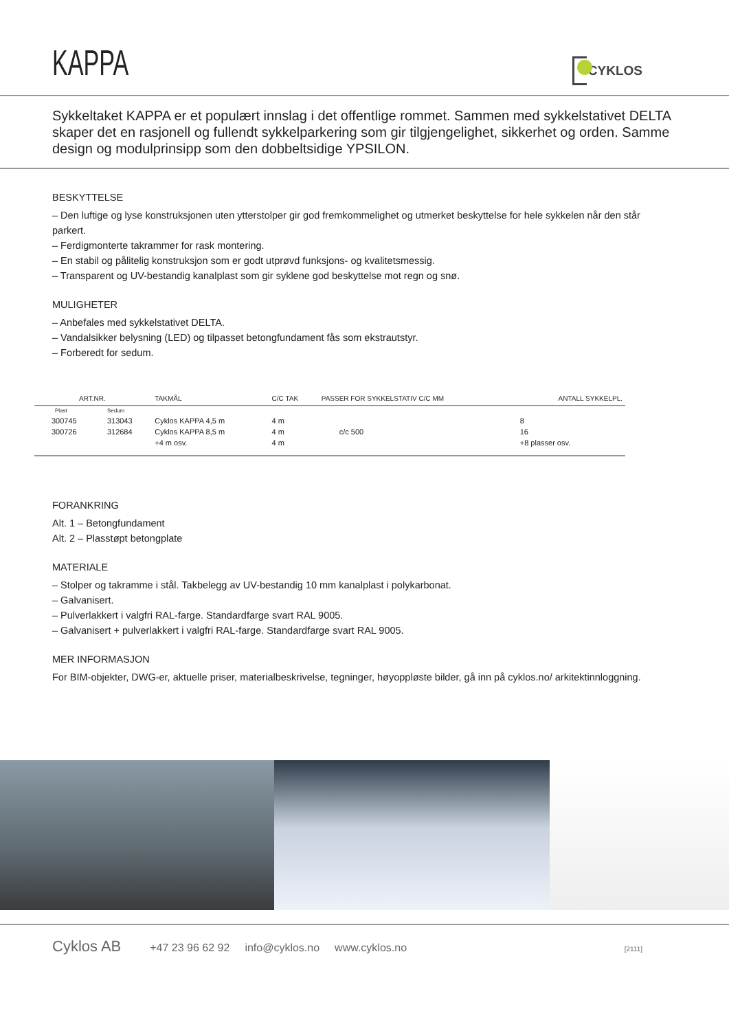KAPPA
CYKLOS
Sykkeltaket KAPPA er et populært innslag i det offentlige rommet. Sammen med sykkelstativet DELTA skaper det en rasjonell og fullendt sykkelparkering som gir tilgjengelighet, sikkerhet og orden. Samme design og modulprinsipp som den dobbeltsidige YPSILON.
BESKYTTELSE
– Den luftige og lyse konstruksjonen uten ytterstolper gir god fremkommelighet og utmerket beskyttelse for hele sykkelen når den står parkert.
– Ferdigmonterte takrammer for rask montering.
– En stabil og pålitelig konstruksjon som er godt utprøvd funksjons- og kvalitetsmessig.
– Transparent og UV-bestandig kanalplast som gir syklene god beskyttelse mot regn og snø.
MULIGHETER
– Anbefales med sykkelstativet DELTA.
– Vandalsikker belysning (LED) og tilpasset betongfundament fås som ekstrautstyr.
– Forberedt for sedum.
| ART.NR. | | TAKMÅL | C/C TAK | PASSER FOR SYKKELSTATIV C/C MM | ANTALL SYKKELPL. |
| --- | --- | --- | --- | --- | --- |
| Plast | Sedum | | | | |
| 300745 | 313043 | Cyklos KAPPA 4,5 m | 4 m | | 8 |
| 300726 | 312684 | Cyklos KAPPA 8,5 m | 4 m | c/c 500 | 16 |
| | | +4 m osv. | 4 m | | +8 plasser osv. |
FORANKRING
Alt. 1 – Betongfundament
Alt. 2 – Plasstøpt betongplate
MATERIALE
– Stolper og takramme i stål. Takbelegg av UV-bestandig 10 mm kanalplast i polykarbonat.
– Galvanisert.
– Pulverlakkert i valgfri RAL-farge. Standardfarge svart RAL 9005.
– Galvanisert + pulverlakkert i valgfri RAL-farge. Standardfarge svart RAL 9005.
MER INFORMASJON
For BIM-objekter, DWG-er, aktuelle priser, materialbeskrivelse, tegninger, høyoppløste bilder, gå inn på cyklos.no/ arkitektinnloggning.
Cyklos AB +47 23 96 62 92 info@cyklos.no www.cyklos.no [2111]